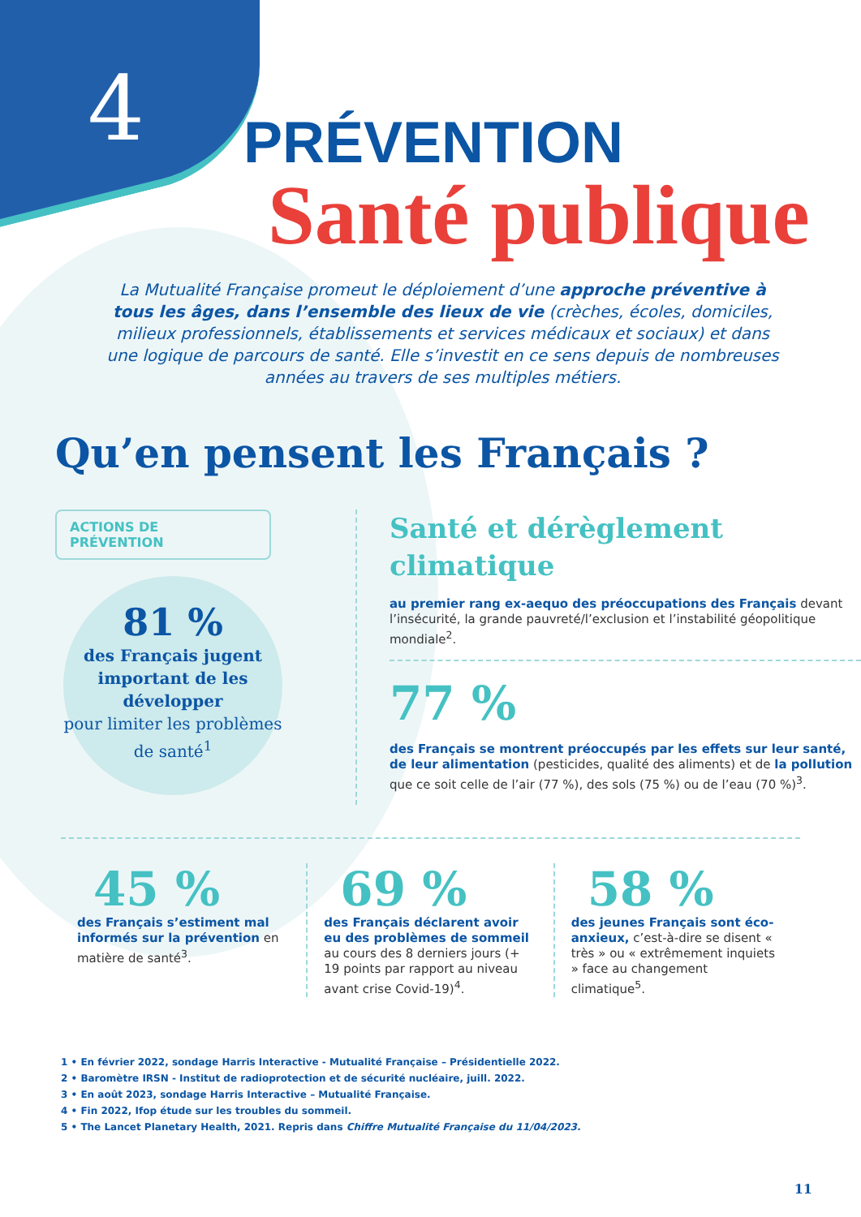4
PRÉVENTION
Santé publique
La Mutualité Française promeut le déploiement d’une approche préventive à tous les âges, dans l’ensemble des lieux de vie (crèches, écoles, domiciles, milieux professionnels, établissements et services médicaux et sociaux) et dans une logique de parcours de santé. Elle s’investit en ce sens depuis de nombreuses années au travers de ses multiples métiers.
Qu’en pensent les Français ?
ACTIONS DE PRÉVENTION
81 %
des Français jugent important de les développer
pour limiter les problèmes de santé<sup>1</sup>
Santé et dérèglement climatique
au premier rang ex-aequo des préoccupations des Français devant l’insécurité, la grande pauvreté/l’exclusion et l’instabilité géopolitique mondiale<sup>2</sup>.
77 %
des Français se montrent préoccupés par les effets sur leur santé, de leur alimentation (pesticides, qualité des aliments) et de la pollution que ce soit celle de l’air (77 %), des sols (75 %) ou de l’eau (70 %)<sup>3</sup>.
45 %
des Français s’estiment mal informés sur la prévention en matière de santé<sup>3</sup>.
69 %
des Français déclarent avoir eu des problèmes de sommeil au cours des 8 derniers jours (+ 19 points par rapport au niveau avant crise Covid-19)<sup>4</sup>.
58 %
des jeunes Français sont éco-anxieux, c’est-à-dire se disent « très » ou « extrêmement inquiets » face au changement climatique<sup>5</sup>.
1 • En février 2022, sondage Harris Interactive - Mutualité Française – Présidentielle 2022.
2 • Baromètre IRSN - Institut de radioprotection et de sécurité nucléaire, juill. 2022.
3 • En août 2023, sondage Harris Interactive – Mutualité Française.
4 • Fin 2022, Ifop étude sur les troubles du sommeil.
5 • The Lancet Planetary Health, 2021. Repris dans Chiffre Mutualité Française du 11/04/2023.
11